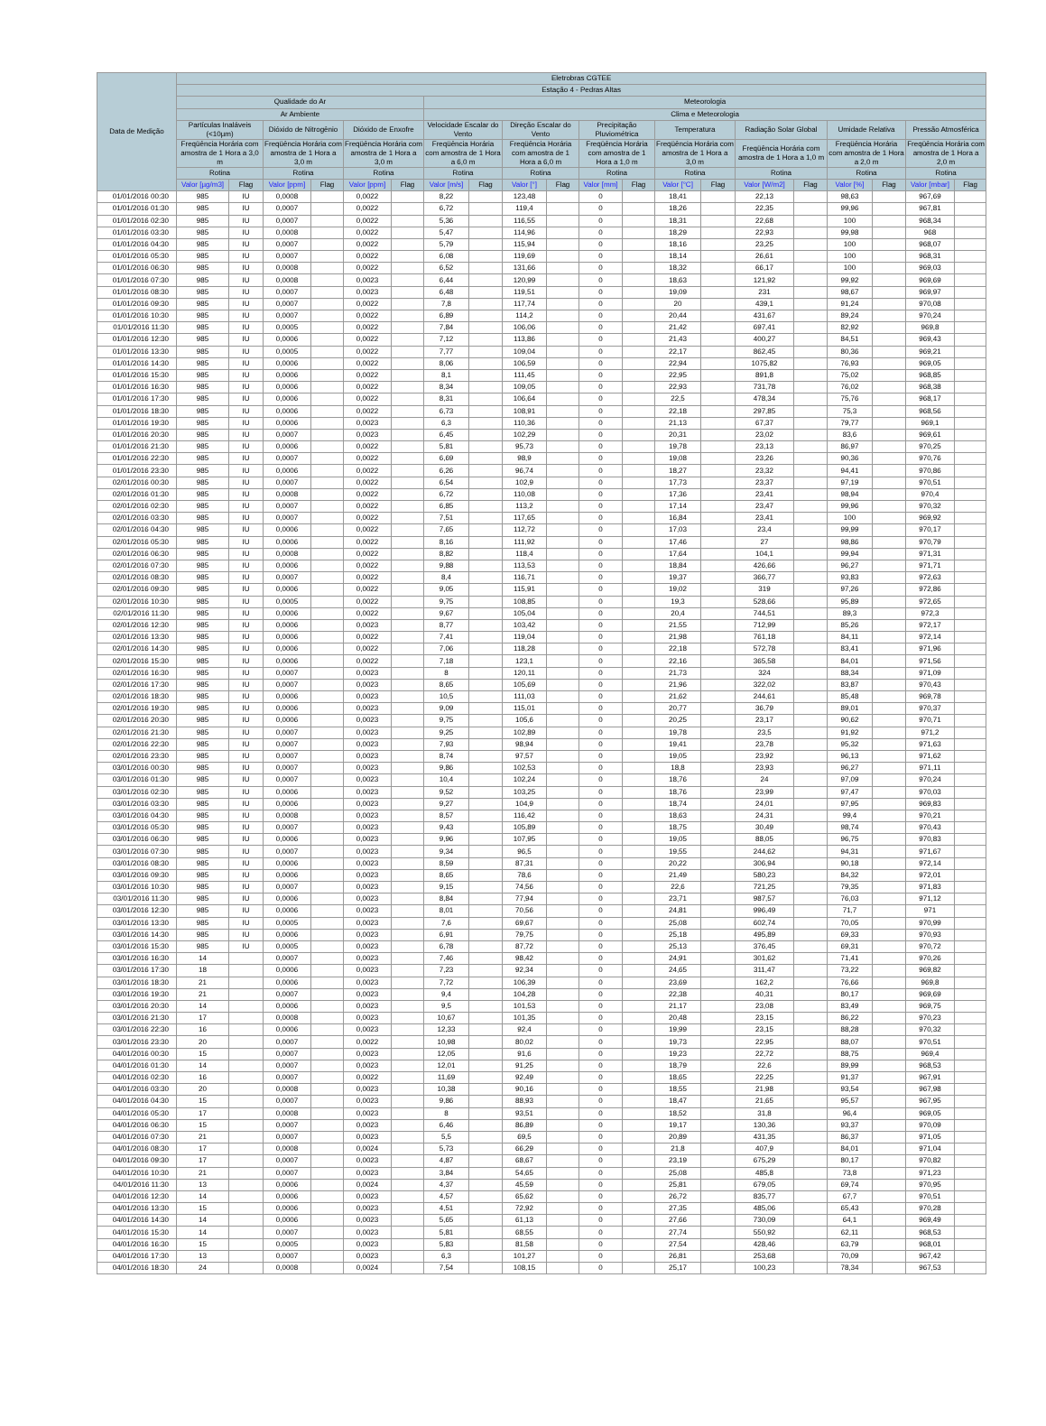| Data de Medição | Eletrobras CGTEE | | | | | | | | | | | | | | | | | | | |
| --- | --- | --- | --- | --- | --- | --- | --- | --- | --- | --- | --- | --- | --- | --- | --- | --- | --- | --- | --- | --- |
| | Estação 4 - Pedras Altas | | | | | | | | | | | | | | | | | | | |
| | Qualidade do Ar | | | | | | Meteorologia | | | | | | | | | | | | | |
| | Ar Ambiente | | | | | | Clima e Meteorologia | | | | | | | | | | | | | |
| | Partículas Inaláveis (<10µm) | | Dióxido de Nitrogênio | | Dióxido de Enxofre | | Velocidade Escalar do Vento | | Direção Escalar do Vento | | Precipitação Pluviométrica | | Temperatura | | Radiação Solar Global | | Umidade Relativa | | Pressão Atmosférica | |
| | Freqüência Horária com amostra de 1 Hora a 3,0 m | | Freqüência Horária com amostra de 1 Hora a 3,0 m | | Freqüência Horária com amostra de 1 Hora a 3,0 m | | Freqüência Horária com amostra de 1 Hora a 6,0 m | | Freqüência Horária com amostra de 1 Hora a 6,0 m | | Freqüência Horária com amostra de 1 Hora a 1,0 m | | Freqüência Horária com amostra de 1 Hora a 3,0 m | | Freqüência Horária com amostra de 1 Hora a 1,0 m | | Freqüência Horária com amostra de 1 Hora a 2,0 m | | Freqüência Horária com amostra de 1 Hora a 2,0 m | |
| | Rotina | | Rotina | | Rotina | | Rotina | | Rotina | | Rotina | | Rotina | | Rotina | | Rotina | | Rotina | |
| | Valor [µg/m3] | Flag | Valor [ppm] | Flag | Valor [ppm] | Flag | Valor [m/s] | Flag | Valor [°] | Flag | Valor [mm] | Flag | Valor [°C] | Flag | Valor [W/m2] | Flag | Valor [%] | Flag | Valor [mbar] | Flag |
| 01/01/2016 00:30 | 985 | IU | 0,0008 | | 0,0022 | | 8,22 | | 123,48 | | 0 | | 18,41 | | 22,13 | | 98,63 | | 967,69 | |
| 01/01/2016 01:30 | 985 | IU | 0,0007 | | 0,0022 | | 6,72 | | 119,4 | | 0 | | 18,26 | | 22,35 | | 99,96 | | 967,81 | |
| 01/01/2016 02:30 | 985 | IU | 0,0007 | | 0,0022 | | 5,36 | | 116,55 | | 0 | | 18,31 | | 22,68 | | 100 | | 968,34 | |
| 01/01/2016 03:30 | 985 | IU | 0,0008 | | 0,0022 | | 5,47 | | 114,96 | | 0 | | 18,29 | | 22,93 | | 99,98 | | 968 | |
| 01/01/2016 04:30 | 985 | IU | 0,0007 | | 0,0022 | | 5,79 | | 115,94 | | 0 | | 18,16 | | 23,25 | | 100 | | 968,07 | |
| 01/01/2016 05:30 | 985 | IU | 0,0007 | | 0,0022 | | 6,08 | | 119,69 | | 0 | | 18,14 | | 26,61 | | 100 | | 968,31 | |
| 01/01/2016 06:30 | 985 | IU | 0,0008 | | 0,0022 | | 6,52 | | 131,66 | | 0 | | 18,32 | | 66,17 | | 100 | | 969,03 | |
| 01/01/2016 07:30 | 985 | IU | 0,0008 | | 0,0023 | | 6,44 | | 120,99 | | 0 | | 18,63 | | 121,92 | | 99,92 | | 969,69 | |
| 01/01/2016 08:30 | 985 | IU | 0,0007 | | 0,0023 | | 6,48 | | 119,51 | | 0 | | 19,09 | | 231 | | 98,67 | | 969,97 | |
| 01/01/2016 09:30 | 985 | IU | 0,0007 | | 0,0022 | | 7,8 | | 117,74 | | 0 | | 20 | | 439,1 | | 91,24 | | 970,08 | |
| 01/01/2016 10:30 | 985 | IU | 0,0007 | | 0,0022 | | 6,89 | | 114,2 | | 0 | | 20,44 | | 431,67 | | 89,24 | | 970,24 | |
| 01/01/2016 11:30 | 985 | IU | 0,0005 | | 0,0022 | | 7,84 | | 106,06 | | 0 | | 21,42 | | 697,41 | | 82,92 | | 969,8 | |
| 01/01/2016 12:30 | 985 | IU | 0,0006 | | 0,0022 | | 7,12 | | 113,86 | | 0 | | 21,43 | | 400,27 | | 84,51 | | 969,43 | |
| 01/01/2016 13:30 | 985 | IU | 0,0005 | | 0,0022 | | 7,77 | | 109,04 | | 0 | | 22,17 | | 862,45 | | 80,36 | | 969,21 | |
| 01/01/2016 14:30 | 985 | IU | 0,0006 | | 0,0022 | | 8,06 | | 106,59 | | 0 | | 22,94 | | 1075,82 | | 76,93 | | 969,05 | |
| 01/01/2016 15:30 | 985 | IU | 0,0006 | | 0,0022 | | 8,1 | | 111,45 | | 0 | | 22,95 | | 891,8 | | 75,02 | | 968,85 | |
| 01/01/2016 16:30 | 985 | IU | 0,0006 | | 0,0022 | | 8,34 | | 109,05 | | 0 | | 22,93 | | 731,78 | | 76,02 | | 968,38 | |
| 01/01/2016 17:30 | 985 | IU | 0,0006 | | 0,0022 | | 8,31 | | 106,64 | | 0 | | 22,5 | | 478,34 | | 75,76 | | 968,17 | |
| 01/01/2016 18:30 | 985 | IU | 0,0006 | | 0,0022 | | 6,73 | | 108,91 | | 0 | | 22,18 | | 297,85 | | 75,3 | | 968,56 | |
| 01/01/2016 19:30 | 985 | IU | 0,0006 | | 0,0023 | | 6,3 | | 110,36 | | 0 | | 21,13 | | 67,37 | | 79,77 | | 969,1 | |
| 01/01/2016 20:30 | 985 | IU | 0,0007 | | 0,0023 | | 6,45 | | 102,29 | | 0 | | 20,31 | | 23,02 | | 83,6 | | 969,61 | |
| 01/01/2016 21:30 | 985 | IU | 0,0006 | | 0,0022 | | 5,81 | | 95,73 | | 0 | | 19,78 | | 23,13 | | 86,97 | | 970,25 | |
| 01/01/2016 22:30 | 985 | IU | 0,0007 | | 0,0022 | | 6,69 | | 98,9 | | 0 | | 19,08 | | 23,26 | | 90,36 | | 970,76 | |
| 01/01/2016 23:30 | 985 | IU | 0,0006 | | 0,0022 | | 6,26 | | 96,74 | | 0 | | 18,27 | | 23,32 | | 94,41 | | 970,86 | |
| 02/01/2016 00:30 | 985 | IU | 0,0007 | | 0,0022 | | 6,54 | | 102,9 | | 0 | | 17,73 | | 23,37 | | 97,19 | | 970,51 | |
| 02/01/2016 01:30 | 985 | IU | 0,0008 | | 0,0022 | | 6,72 | | 110,08 | | 0 | | 17,36 | | 23,41 | | 98,94 | | 970,4 | |
| 02/01/2016 02:30 | 985 | IU | 0,0007 | | 0,0022 | | 6,85 | | 113,2 | | 0 | | 17,14 | | 23,47 | | 99,96 | | 970,32 | |
| 02/01/2016 03:30 | 985 | IU | 0,0007 | | 0,0022 | | 7,51 | | 117,65 | | 0 | | 16,84 | | 23,41 | | 100 | | 969,92 | |
| 02/01/2016 04:30 | 985 | IU | 0,0006 | | 0,0022 | | 7,65 | | 112,72 | | 0 | | 17,03 | | 23,4 | | 99,99 | | 970,17 | |
| 02/01/2016 05:30 | 985 | IU | 0,0006 | | 0,0022 | | 8,16 | | 111,92 | | 0 | | 17,46 | | 27 | | 98,86 | | 970,79 | |
| 02/01/2016 06:30 | 985 | IU | 0,0008 | | 0,0022 | | 8,82 | | 118,4 | | 0 | | 17,64 | | 104,1 | | 99,94 | | 971,31 | |
| 02/01/2016 07:30 | 985 | IU | 0,0006 | | 0,0022 | | 9,88 | | 113,53 | | 0 | | 18,84 | | 426,66 | | 96,27 | | 971,71 | |
| 02/01/2016 08:30 | 985 | IU | 0,0007 | | 0,0022 | | 8,4 | | 116,71 | | 0 | | 19,37 | | 366,77 | | 93,83 | | 972,63 | |
| 02/01/2016 09:30 | 985 | IU | 0,0006 | | 0,0022 | | 9,05 | | 115,91 | | 0 | | 19,02 | | 319 | | 97,26 | | 972,86 | |
| 02/01/2016 10:30 | 985 | IU | 0,0005 | | 0,0022 | | 9,75 | | 108,85 | | 0 | | 19,3 | | 528,66 | | 95,89 | | 972,65 | |
| 02/01/2016 11:30 | 985 | IU | 0,0006 | | 0,0022 | | 9,67 | | 105,04 | | 0 | | 20,4 | | 744,51 | | 89,3 | | 972,3 | |
| 02/01/2016 12:30 | 985 | IU | 0,0006 | | 0,0023 | | 8,77 | | 103,42 | | 0 | | 21,55 | | 712,99 | | 85,26 | | 972,17 | |
| 02/01/2016 13:30 | 985 | IU | 0,0006 | | 0,0022 | | 7,41 | | 119,04 | | 0 | | 21,98 | | 761,18 | | 84,11 | | 972,14 | |
| 02/01/2016 14:30 | 985 | IU | 0,0006 | | 0,0022 | | 7,06 | | 118,28 | | 0 | | 22,18 | | 572,78 | | 83,41 | | 971,96 | |
| 02/01/2016 15:30 | 985 | IU | 0,0006 | | 0,0022 | | 7,18 | | 123,1 | | 0 | | 22,16 | | 365,58 | | 84,01 | | 971,56 | |
| 02/01/2016 16:30 | 985 | IU | 0,0007 | | 0,0023 | | 8 | | 120,11 | | 0 | | 21,73 | | 324 | | 88,34 | | 971,09 | |
| 02/01/2016 17:30 | 985 | IU | 0,0007 | | 0,0023 | | 8,65 | | 105,69 | | 0 | | 21,96 | | 322,02 | | 83,87 | | 970,43 | |
| 02/01/2016 18:30 | 985 | IU | 0,0006 | | 0,0023 | | 10,5 | | 111,03 | | 0 | | 21,62 | | 244,61 | | 85,48 | | 969,78 | |
| 02/01/2016 19:30 | 985 | IU | 0,0006 | | 0,0023 | | 9,09 | | 115,01 | | 0 | | 20,77 | | 36,79 | | 89,01 | | 970,37 | |
| 02/01/2016 20:30 | 985 | IU | 0,0006 | | 0,0023 | | 9,75 | | 105,6 | | 0 | | 20,25 | | 23,17 | | 90,62 | | 970,71 | |
| 02/01/2016 21:30 | 985 | IU | 0,0007 | | 0,0023 | | 9,25 | | 102,89 | | 0 | | 19,78 | | 23,5 | | 91,92 | | 971,2 | |
| 02/01/2016 22:30 | 985 | IU | 0,0007 | | 0,0023 | | 7,93 | | 98,94 | | 0 | | 19,41 | | 23,78 | | 95,32 | | 971,63 | |
| 02/01/2016 23:30 | 985 | IU | 0,0007 | | 0,0023 | | 8,74 | | 97,57 | | 0 | | 19,05 | | 23,92 | | 96,13 | | 971,62 | |
| 03/01/2016 00:30 | 985 | IU | 0,0007 | | 0,0023 | | 9,86 | | 102,53 | | 0 | | 18,8 | | 23,93 | | 96,27 | | 971,11 | |
| 03/01/2016 01:30 | 985 | IU | 0,0007 | | 0,0023 | | 10,4 | | 102,24 | | 0 | | 18,76 | | 24 | | 97,09 | | 970,24 | |
| 03/01/2016 02:30 | 985 | IU | 0,0006 | | 0,0023 | | 9,52 | | 103,25 | | 0 | | 18,76 | | 23,99 | | 97,47 | | 970,03 | |
| 03/01/2016 03:30 | 985 | IU | 0,0006 | | 0,0023 | | 9,27 | | 104,9 | | 0 | | 18,74 | | 24,01 | | 97,95 | | 969,83 | |
| 03/01/2016 04:30 | 985 | IU | 0,0008 | | 0,0023 | | 8,57 | | 116,42 | | 0 | | 18,63 | | 24,31 | | 99,4 | | 970,21 | |
| 03/01/2016 05:30 | 985 | IU | 0,0007 | | 0,0023 | | 9,43 | | 105,89 | | 0 | | 18,75 | | 30,49 | | 98,74 | | 970,43 | |
| 03/01/2016 06:30 | 985 | IU | 0,0006 | | 0,0023 | | 9,96 | | 107,95 | | 0 | | 19,05 | | 88,05 | | 96,75 | | 970,83 | |
| 03/01/2016 07:30 | 985 | IU | 0,0007 | | 0,0023 | | 9,34 | | 96,5 | | 0 | | 19,55 | | 244,62 | | 94,31 | | 971,67 | |
| 03/01/2016 08:30 | 985 | IU | 0,0006 | | 0,0023 | | 8,59 | | 87,31 | | 0 | | 20,22 | | 306,94 | | 90,18 | | 972,14 | |
| 03/01/2016 09:30 | 985 | IU | 0,0006 | | 0,0023 | | 8,65 | | 78,6 | | 0 | | 21,49 | | 580,23 | | 84,32 | | 972,01 | |
| 03/01/2016 10:30 | 985 | IU | 0,0007 | | 0,0023 | | 9,15 | | 74,56 | | 0 | | 22,6 | | 721,25 | | 79,35 | | 971,83 | |
| 03/01/2016 11:30 | 985 | IU | 0,0006 | | 0,0023 | | 8,84 | | 77,94 | | 0 | | 23,71 | | 987,57 | | 76,03 | | 971,12 | |
| 03/01/2016 12:30 | 985 | IU | 0,0006 | | 0,0023 | | 8,01 | | 70,56 | | 0 | | 24,81 | | 996,49 | | 71,7 | | 971 | |
| 03/01/2016 13:30 | 985 | IU | 0,0005 | | 0,0023 | | 7,6 | | 69,67 | | 0 | | 25,08 | | 602,74 | | 70,05 | | 970,99 | |
| 03/01/2016 14:30 | 985 | IU | 0,0006 | | 0,0023 | | 6,91 | | 79,75 | | 0 | | 25,18 | | 495,89 | | 69,33 | | 970,93 | |
| 03/01/2016 15:30 | 985 | IU | 0,0005 | | 0,0023 | | 6,78 | | 87,72 | | 0 | | 25,13 | | 376,45 | | 69,31 | | 970,72 | |
| 03/01/2016 16:30 | 14 | | 0,0007 | | 0,0023 | | 7,46 | | 98,42 | | 0 | | 24,91 | | 301,62 | | 71,41 | | 970,26 | |
| 03/01/2016 17:30 | 18 | | 0,0006 | | 0,0023 | | 7,23 | | 92,34 | | 0 | | 24,65 | | 311,47 | | 73,22 | | 969,82 | |
| 03/01/2016 18:30 | 21 | | 0,0006 | | 0,0023 | | 7,72 | | 106,39 | | 0 | | 23,69 | | 162,2 | | 76,66 | | 969,8 | |
| 03/01/2016 19:30 | 21 | | 0,0007 | | 0,0023 | | 9,4 | | 104,28 | | 0 | | 22,38 | | 40,31 | | 80,17 | | 969,69 | |
| 03/01/2016 20:30 | 14 | | 0,0006 | | 0,0023 | | 9,5 | | 101,53 | | 0 | | 21,17 | | 23,08 | | 83,49 | | 969,75 | |
| 03/01/2016 21:30 | 17 | | 0,0008 | | 0,0023 | | 10,67 | | 101,35 | | 0 | | 20,48 | | 23,15 | | 86,22 | | 970,23 | |
| 03/01/2016 22:30 | 16 | | 0,0006 | | 0,0023 | | 12,33 | | 92,4 | | 0 | | 19,99 | | 23,15 | | 88,28 | | 970,32 | |
| 03/01/2016 23:30 | 20 | | 0,0007 | | 0,0022 | | 10,98 | | 80,02 | | 0 | | 19,73 | | 22,95 | | 88,07 | | 970,51 | |
| 04/01/2016 00:30 | 15 | | 0,0007 | | 0,0023 | | 12,05 | | 91,6 | | 0 | | 19,23 | | 22,72 | | 88,75 | | 969,4 | |
| 04/01/2016 01:30 | 14 | | 0,0007 | | 0,0023 | | 12,01 | | 91,25 | | 0 | | 18,79 | | 22,6 | | 89,99 | | 968,53 | |
| 04/01/2016 02:30 | 16 | | 0,0007 | | 0,0022 | | 11,69 | | 92,49 | | 0 | | 18,65 | | 22,25 | | 91,37 | | 967,91 | |
| 04/01/2016 03:30 | 20 | | 0,0008 | | 0,0023 | | 10,38 | | 90,16 | | 0 | | 18,55 | | 21,98 | | 93,54 | | 967,98 | |
| 04/01/2016 04:30 | 15 | | 0,0007 | | 0,0023 | | 9,86 | | 88,93 | | 0 | | 18,47 | | 21,65 | | 95,57 | | 967,95 | |
| 04/01/2016 05:30 | 17 | | 0,0008 | | 0,0023 | | 8 | | 93,51 | | 0 | | 18,52 | | 31,8 | | 96,4 | | 969,05 | |
| 04/01/2016 06:30 | 15 | | 0,0007 | | 0,0023 | | 6,46 | | 86,89 | | 0 | | 19,17 | | 130,36 | | 93,37 | | 970,09 | |
| 04/01/2016 07:30 | 21 | | 0,0007 | | 0,0023 | | 5,5 | | 69,5 | | 0 | | 20,89 | | 431,35 | | 86,37 | | 971,05 | |
| 04/01/2016 08:30 | 17 | | 0,0008 | | 0,0024 | | 5,73 | | 66,29 | | 0 | | 21,8 | | 407,9 | | 84,01 | | 971,04 | |
| 04/01/2016 09:30 | 17 | | 0,0007 | | 0,0023 | | 4,87 | | 68,67 | | 0 | | 23,19 | | 675,29 | | 80,17 | | 970,82 | |
| 04/01/2016 10:30 | 21 | | 0,0007 | | 0,0023 | | 3,84 | | 54,65 | | 0 | | 25,08 | | 485,8 | | 73,8 | | 971,23 | |
| 04/01/2016 11:30 | 13 | | 0,0006 | | 0,0024 | | 4,37 | | 45,59 | | 0 | | 25,81 | | 679,05 | | 69,74 | | 970,95 | |
| 04/01/2016 12:30 | 14 | | 0,0006 | | 0,0023 | | 4,57 | | 65,62 | | 0 | | 26,72 | | 835,77 | | 67,7 | | 970,51 | |
| 04/01/2016 13:30 | 15 | | 0,0006 | | 0,0023 | | 4,51 | | 72,92 | | 0 | | 27,35 | | 485,06 | | 65,43 | | 970,28 | |
| 04/01/2016 14:30 | 14 | | 0,0006 | | 0,0023 | | 5,65 | | 61,13 | | 0 | | 27,66 | | 730,09 | | 64,1 | | 969,49 | |
| 04/01/2016 15:30 | 14 | | 0,0007 | | 0,0023 | | 5,81 | | 68,55 | | 0 | | 27,74 | | 550,92 | | 62,11 | | 968,53 | |
| 04/01/2016 16:30 | 15 | | 0,0005 | | 0,0023 | | 5,83 | | 81,58 | | 0 | | 27,54 | | 428,46 | | 63,79 | | 968,01 | |
| 04/01/2016 17:30 | 13 | | 0,0007 | | 0,0023 | | 6,3 | | 101,27 | | 0 | | 26,81 | | 253,68 | | 70,09 | | 967,42 | |
| 04/01/2016 18:30 | 24 | | 0,0008 | | 0,0024 | | 7,54 | | 108,15 | | 0 | | 25,17 | | 100,23 | | 78,34 | | 967,53 | |